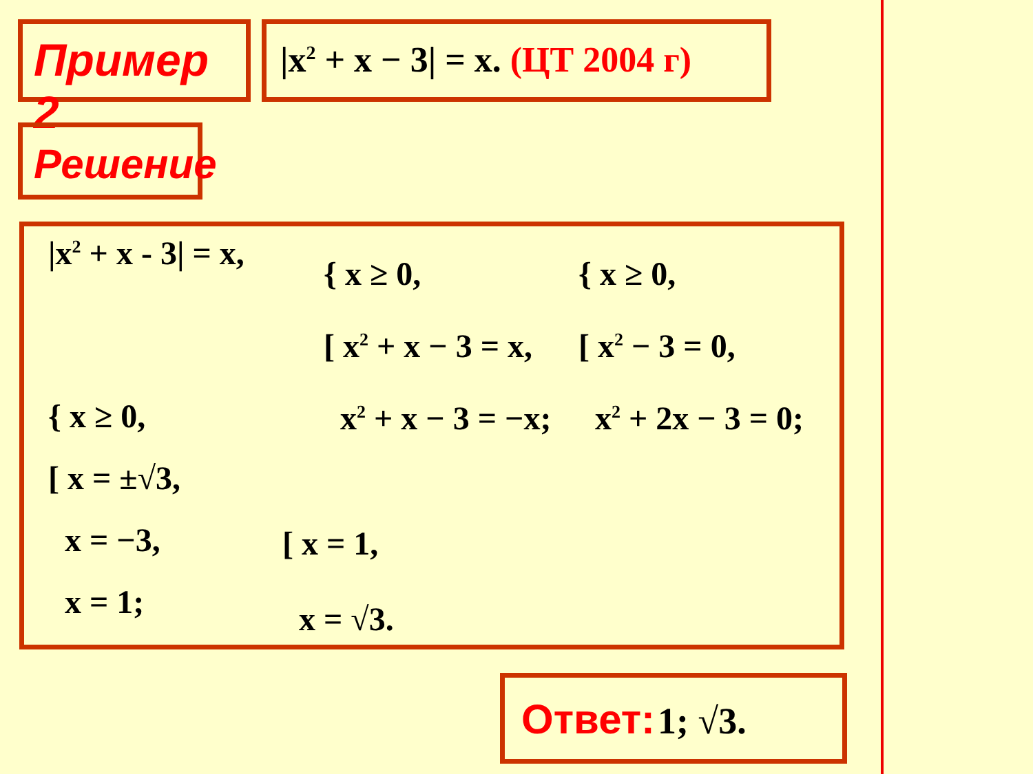Пример 2 |x<sup>2</sup> + x − 3| = x. (ЦТ 2004 г)
Решение
|x<sup>2</sup> + x - 3| = x,
{ x ≥ 0,
[ x<sup>2</sup> + x − 3 = x,
x<sup>2</sup> + x − 3 = −x;
{ x ≥ 0,
[ x<sup>2</sup> − 3 = 0,
x<sup>2</sup> + 2x − 3 = 0;
{ x ≥ 0,
[ x = ±√3,
x = −3,
x = 1;
[ x = 1,
x = √3.
Ответ: 1; √3.